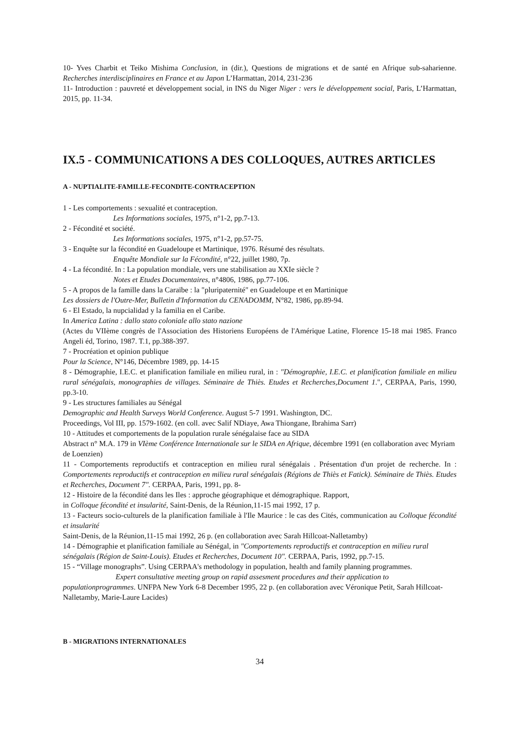10- Yves Charbit et Teiko Mishima Conclusion, in (dir.), Questions de migrations et de santé en Afrique sub-saharienne. Recherches interdisciplinaires en France et au Japon L’Harmattan, 2014, 231-236
11- Introduction : pauvreté et développement social, in INS du Niger Niger : vers le développement social, Paris, L’Harmattan, 2015, pp. 11-34.
IX.5 - COMMUNICATIONS A DES COLLOQUES, AUTRES ARTICLES
A - NUPTIALITE-FAMILLE-FECONDITE-CONTRACEPTION
1 - Les comportements : sexualité et contraception.
Les Informations sociales, 1975, n°1-2, pp.7-13.
2 - Fécondité et société.
Les Informations sociales, 1975, n°1-2, pp.57-75.
3 - Enquête sur la fécondité en Guadeloupe et Martinique, 1976. Résumé des résultats.
Enquête Mondiale sur la Fécondité, n°22, juillet 1980, 7p.
4 - La fécondité. In : La population mondiale, vers une stabilisation au XXIe siècle ?
Notes et Etudes Documentaires, n°4806, 1986, pp.77-106.
5 - A propos de la famille dans la Caraïbe : la "pluripaternité" en Guadeloupe et en Martinique
Les dossiers de l'Outre-Mer, Bulletin d'Information du CENADOMM, N°82, 1986, pp.89-94.
6 - El Estado, la nupcialidad y la familia en el Caribe.
In America Latina : dallo stato coloniale allo stato nazione
(Actes du VIIème congrès de l'Association des Historiens Européens de l'Amérique Latine, Florence 15-18 mai 1985. Franco Angeli éd, Torino, 1987. T.1, pp.388-397.
7 - Procréation et opinion publique
Pour la Science, N°146, Décembre 1989, pp. 14-15
8 - Démographie, I.E.C. et planification familiale en milieu rural, in : "Démographie, I.E.C. et planification familiale en milieu rural sénégalais, monographies de villages. Séminaire de Thiès. Etudes et Recherches,Document 1.", CERPAA, Paris, 1990, pp.3-10.
9 - Les structures familiales au Sénégal
Demographic and Health Surveys World Conference. August 5-7 1991. Washington, DC.
Proceedings, Vol III, pp. 1579-1602. (en coll. avec Salif NDiaye, Awa Thiongane, Ibrahima Sarr)
10 - Attitudes et comportements de la population rurale sénégalaise face au SIDA
Abstract n° M.A. 179 in VIème Conférence Internationale sur le SIDA en Afrique, décembre 1991 (en collaboration avec Myriam de Loenzien)
11 - Comportements reproductifs et contraception en milieu rural sénégalais . Présentation d'un projet de recherche. In : Comportements reproductifs et contraception en milieu rural sénégalais (Régions de Thiès et Fatick). Séminaire de Thiès. Etudes et Recherches, Document 7". CERPAA, Paris, 1991, pp. 8-
12 - Histoire de la fécondité dans les Iles : approche géographique et démographique. Rapport,
in Colloque fécondité et insularité, Saint-Denis, de la Réunion,11-15 mai 1992, 17 p.
13 - Facteurs socio-culturels de la planification familiale à l'Ile Maurice : le cas des Cités, communication au Colloque fécondité et insularité
Saint-Denis, de la Réunion,11-15 mai 1992, 26 p. (en collaboration avec Sarah Hillcoat-Nalletamby)
14 - Démographie et planification familiale au Sénégal, in "Comportements reproductifs et contraception en milieu rural sénégalais (Région de Saint-Louis). Etudes et Recherches, Document 10". CERPAA, Paris, 1992, pp.7-15.
15 - “Village monographs”. Using CERPAA's methodology in population, health and family planning programmes.
Expert consultative meeting group on rapid assesment procedures and their application to populationprogrammes. UNFPA New York 6-8 December 1995, 22 p. (en collaboration avec Véronique Petit, Sarah Hillcoat-Nalletamby, Marie-Laure Lacides)
B - MIGRATIONS INTERNATIONALES
34